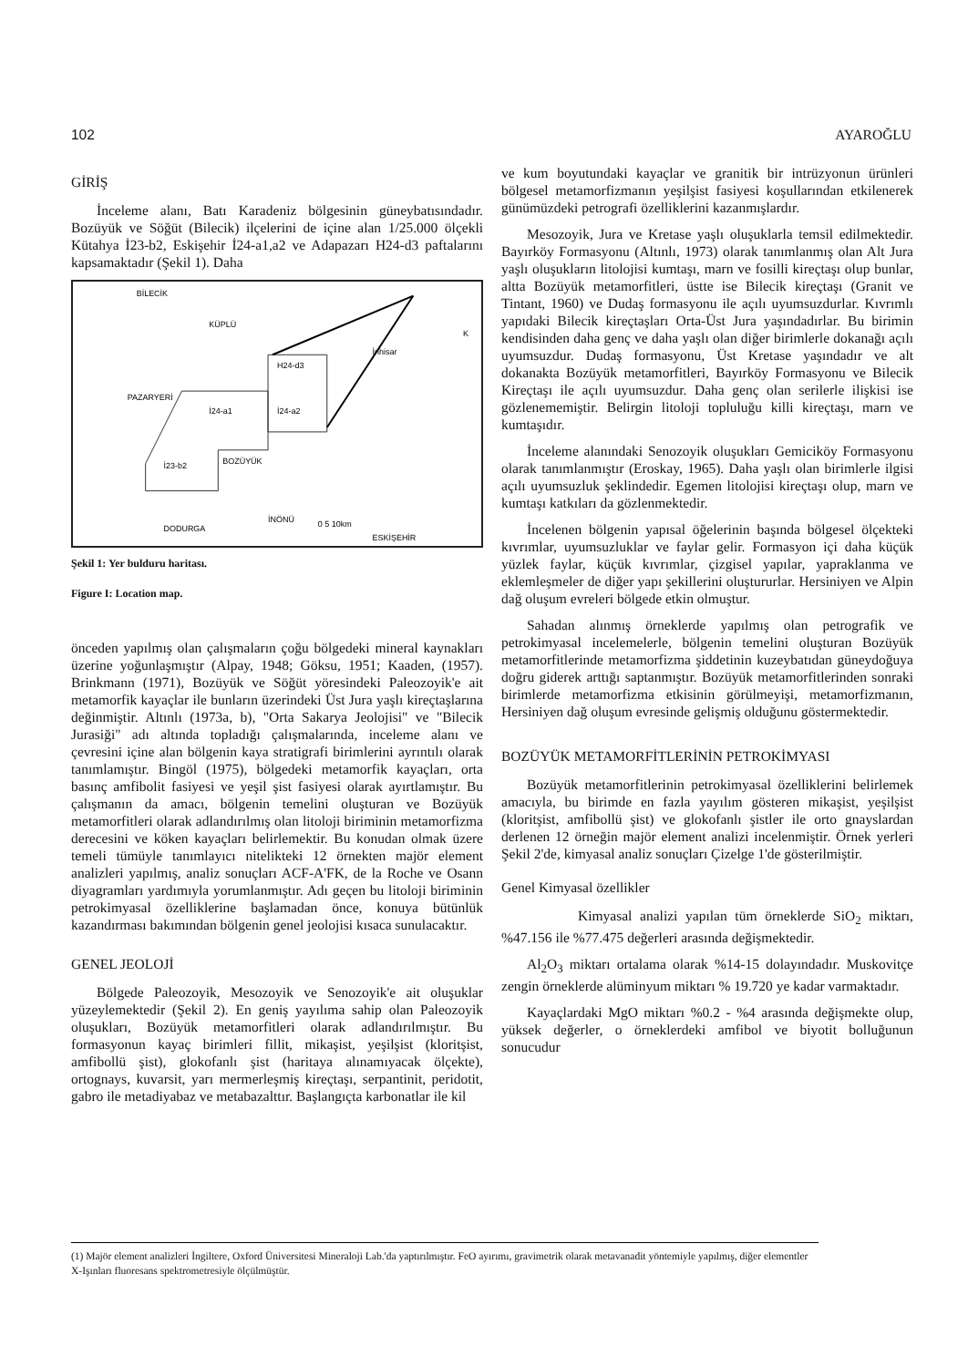102 AYAROĞLU
GİRİŞ
İnceleme alanı, Batı Karadeniz bölgesinin güneybatısındadır. Bozüyük ve Söğüt (Bilecik) ilçelerini de içine alan 1/25.000 ölçekli Kütahya İ23-b2, Eskişehir İ24-a1,a2 ve Adapazarı H24-d3 paftalarını kapsamaktadır (Şekil 1). Daha
BİLECİK
KÜPLÜ
İnhisar
PAZARYERİ
İ23-b2
İ24-a1
İ24-a2
H24-d3
BOZÜYÜK
DODURGA
İNÖNÜ
ESKİŞEHİR
0 5 10km
K
Şekil 1: Yer bulduru haritası.
Figure I: Location map.
önceden yapılmış olan çalışmaların çoğu bölgedeki mineral kaynakları üzerine yoğunlaşmıştır (Alpay, 1948; Göksu, 1951; Kaaden, (1957). Brinkmann (1971), Bozüyük ve Söğüt yöresindeki Paleozoyik'e ait metamorfik kayaçlar ile bunların üzerindeki Üst Jura yaşlı kireçtaşlarına değinmiştir. Altınlı (1973a, b), "Orta Sakarya Jeolojisi" ve "Bilecik Jurasiği" adı altında topladığı çalışmalarında, inceleme alanı ve çevresini içine alan bölgenin kaya stratigrafi birimlerini ayrıntılı olarak tanımlamıştır. Bingöl (1975), bölgedeki metamorfik kayaçları, orta basınç amfibolit fasiyesi ve yeşil şist fasiyesi olarak ayırtlamıştır. Bu çalışmanın da amacı, bölgenin temelini oluşturan ve Bozüyük metamorfitleri olarak adlandırılmış olan litoloji biriminin metamorfizma derecesini ve köken kayaçları belirlemektir. Bu konudan olmak üzere temeli tümüyle tanımlayıcı nitelikteki 12 örnekten majör element analizleri yapılmış, analiz sonuçları ACF-A'FK, de la Roche ve Osann diyagramları yardımıyla yorumlanmıştır. Adı geçen bu litoloji biriminin petrokimyasal özelliklerine başlamadan önce, konuya bütünlük kazandırması bakımından bölgenin genel jeolojisi kısaca sunulacaktır.
GENEL JEOLOJİ
Bölgede Paleozoyik, Mesozoyik ve Senozoyik'e ait oluşuklar yüzeylemektedir (Şekil 2). En geniş yayılıma sahip olan Paleozoyik oluşukları, Bozüyük metamorfitleri olarak adlandırılmıştır. Bu formasyonun kayaç birimleri fillit, mikaşist, yeşilşist (kloritşist, amfibollü şist), glokofanlı şist (haritaya alınamıyacak ölçekte), ortognays, kuvarsit, yarı mermerleşmiş kireçtaşı, serpantinit, peridotit, gabro ile metadiyabaz ve metabazalttır. Başlangıçta karbonatlar ile kil
ve kum boyutundaki kayaçlar ve granitik bir intrüzyonun ürünleri bölgesel metamorfizmanın yeşilşist fasiyesi koşullarından etkilenerek günümüzdeki petrografi özelliklerini kazanmışlardır.
Mesozoyik, Jura ve Kretase yaşlı oluşuklarla temsil edilmektedir. Bayırköy Formasyonu (Altınlı, 1973) olarak tanımlanmış olan Alt Jura yaşlı oluşukların litolojisi kumtaşı, marn ve fosilli kireçtaşı olup bunlar, altta Bozüyük metamorfitleri, üstte ise Bilecik kireçtaşı (Granit ve Tintant, 1960) ve Dudaş formasyonu ile açılı uyumsuzdurlar. Kıvrımlı yapıdaki Bilecik kireçtaşları Orta-Üst Jura yaşındadırlar. Bu birimin kendisinden daha genç ve daha yaşlı olan diğer birimlerle dokanağı açılı uyumsuzdur. Dudaş formasyonu, Üst Kretase yaşındadır ve alt dokanakta Bozüyük metamorfitleri, Bayırköy Formasyonu ve Bilecik Kireçtaşı ile açılı uyumsuzdur. Daha genç olan serilerle ilişkisi ise gözlenememiştir. Belirgin litoloji topluluğu killi kireçtaşı, marn ve kumtaşıdır.
İnceleme alanındaki Senozoyik oluşukları Gemiciköy Formasyonu olarak tanımlanmıştır (Eroskay, 1965). Daha yaşlı olan birimlerle ilgisi açılı uyumsuzluk şeklindedir. Egemen litolojisi kireçtaşı olup, marn ve kumtaşı katkıları da gözlenmektedir.
İncelenen bölgenin yapısal öğelerinin başında bölgesel ölçekteki kıvrımlar, uyumsuzluklar ve faylar gelir. Formasyon içi daha küçük yüzlek faylar, küçük kıvrımlar, çizgisel yapılar, yapraklanma ve eklemleşmeler de diğer yapı şekillerini oluştururlar. Hersiniyen ve Alpin dağ oluşum evreleri bölgede etkin olmuştur.
Sahadan alınmış örneklerde yapılmış olan petrografik ve petrokimyasal incelemelerle, bölgenin temelini oluşturan Bozüyük metamorfitlerinde metamorfizma şiddetinin kuzeybatıdan güneydoğuya doğru giderek arttığı saptanmıştır. Bozüyük metamorfitlerinden sonraki birimlerde metamorfizma etkisinin görülmeyişi, metamorfizmanın, Hersiniyen dağ oluşum evresinde gelişmiş olduğunu göstermektedir.
BOZÜYÜK METAMORFİTLERİNİN PETROKİMYASI
Bozüyük metamorfitlerinin petrokimyasal özelliklerini belirlemek amacıyla, bu birimde en fazla yayılım gösteren mikaşist, yeşilşist (kloritşist, amfibollü şist) ve glokofanlı şistler ile orto gnayslardan derlenen 12 örneğin majör element analizi incelenmiştir. Örnek yerleri Şekil 2'de, kimyasal analiz sonuçları Çizelge 1'de gösterilmiştir.
Genel Kimyasal özellikler
Kimyasal analizi yapılan tüm örneklerde SiO<sub>2</sub> miktarı, %47.156 ile %77.475 değerleri arasında değişmektedir.
Al<sub>2</sub>O<sub>3</sub> miktarı ortalama olarak %14-15 dolayındadır. Muskovitçe zengin örneklerde alüminyum miktarı % 19.720 ye kadar varmaktadır.
Kayaçlardaki MgO miktarı %0.2 - %4 arasında değişmekte olup, yüksek değerler, o örneklerdeki amfibol ve biyotit bolluğunun sonucudur
(1) Majör element analizleri İngiltere, Oxford Üniversitesi Mineraloji Lab.'da yaptırılmıştır. FeO ayırımı, gravimetrik olarak metavanadit yöntemiyle yapılmış, diğer elementler X-Işınları fluoresans spektrometresiyle ölçülmüştür.